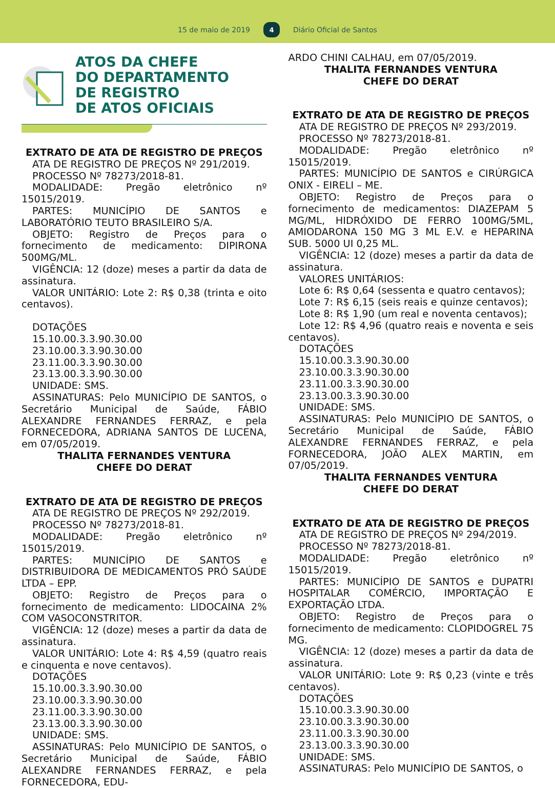15 de maio de 2019 4 Diário Oficial de Santos
ATOS DA CHEFE
DO DEPARTAMENTO
DE REGISTRO
DE ATOS OFICIAIS
EXTRATO DE ATA DE REGISTRO DE PREÇOS
ATA DE REGISTRO DE PREÇOS Nº 291/2019.
PROCESSO Nº 78273/2018-81.
MODALIDADE: Pregão eletrônico nº 15015/2019.
PARTES: MUNICÍPIO DE SANTOS e LABORATÓRIO TEUTO BRASILEIRO S/A.
OBJETO: Registro de Preços para o fornecimento de medicamento: DIPIRONA 500MG/ML.
VIGÊNCIA: 12 (doze) meses a partir da data de assinatura.
VALOR UNITÁRIO: Lote 2: R$ 0,38 (trinta e oito centavos).
DOTAÇÕES
15.10.00.3.3.90.30.00
23.10.00.3.3.90.30.00
23.11.00.3.3.90.30.00
23.13.00.3.3.90.30.00
UNIDADE: SMS.
ASSINATURAS: Pelo MUNICÍPIO DE SANTOS, o Secretário Municipal de Saúde, FÁBIO ALEXANDRE FERNANDES FERRAZ, e pela FORNECEDORA, ADRIANA SANTOS DE LUCENA, em 07/05/2019.
THALITA FERNANDES VENTURA
CHEFE DO DERAT
EXTRATO DE ATA DE REGISTRO DE PREÇOS
ATA DE REGISTRO DE PREÇOS Nº 292/2019.
PROCESSO Nº 78273/2018-81.
MODALIDADE: Pregão eletrônico nº 15015/2019.
PARTES: MUNICÍPIO DE SANTOS e DISTRIBUIDORA DE MEDICAMENTOS PRÓ SAÚDE LTDA – EPP.
OBJETO: Registro de Preços para o fornecimento de medicamento: LIDOCAINA 2% COM VASOCONSTRITOR.
VIGÊNCIA: 12 (doze) meses a partir da data de assinatura.
VALOR UNITÁRIO: Lote 4: R$ 4,59 (quatro reais e cinquenta e nove centavos).
DOTAÇÕES
15.10.00.3.3.90.30.00
23.10.00.3.3.90.30.00
23.11.00.3.3.90.30.00
23.13.00.3.3.90.30.00
UNIDADE: SMS.
ASSINATURAS: Pelo MUNICÍPIO DE SANTOS, o Secretário Municipal de Saúde, FÁBIO ALEXANDRE FERNANDES FERRAZ, e pela FORNECEDORA, EDU-
ARDO CHINI CALHAU, em 07/05/2019.
THALITA FERNANDES VENTURA
CHEFE DO DERAT
EXTRATO DE ATA DE REGISTRO DE PREÇOS
ATA DE REGISTRO DE PREÇOS Nº 293/2019.
PROCESSO Nº 78273/2018-81.
MODALIDADE: Pregão eletrônico nº 15015/2019.
PARTES: MUNICÍPIO DE SANTOS e CIRÚRGICA ONIX - EIRELI – ME.
OBJETO: Registro de Preços para o fornecimento de medicamentos: DIAZEPAM 5 MG/ML, HIDRÓXIDO DE FERRO 100MG/5ML, AMIODARONA 150 MG 3 ML E.V. e HEPARINA SUB. 5000 UI 0,25 ML.
VIGÊNCIA: 12 (doze) meses a partir da data de assinatura.
VALORES UNITÁRIOS:
Lote 6: R$ 0,64 (sessenta e quatro centavos);
Lote 7: R$ 6,15 (seis reais e quinze centavos);
Lote 8: R$ 1,90 (um real e noventa centavos);
Lote 12: R$ 4,96 (quatro reais e noventa e seis centavos).
DOTAÇÕES
15.10.00.3.3.90.30.00
23.10.00.3.3.90.30.00
23.11.00.3.3.90.30.00
23.13.00.3.3.90.30.00
UNIDADE: SMS.
ASSINATURAS: Pelo MUNICÍPIO DE SANTOS, o Secretário Municipal de Saúde, FÁBIO ALEXANDRE FERNANDES FERRAZ, e pela FORNECEDORA, JOÃO ALEX MARTIN, em 07/05/2019.
THALITA FERNANDES VENTURA
CHEFE DO DERAT
EXTRATO DE ATA DE REGISTRO DE PREÇOS
ATA DE REGISTRO DE PREÇOS Nº 294/2019.
PROCESSO Nº 78273/2018-81.
MODALIDADE: Pregão eletrônico nº 15015/2019.
PARTES: MUNICÍPIO DE SANTOS e DUPATRI HOSPITALAR COMÉRCIO, IMPORTAÇÃO E EXPORTAÇÃO LTDA.
OBJETO: Registro de Preços para o fornecimento de medicamento: CLOPIDOGREL 75 MG.
VIGÊNCIA: 12 (doze) meses a partir da data de assinatura.
VALOR UNITÁRIO: Lote 9: R$ 0,23 (vinte e três centavos).
DOTAÇÕES
15.10.00.3.3.90.30.00
23.10.00.3.3.90.30.00
23.11.00.3.3.90.30.00
23.13.00.3.3.90.30.00
UNIDADE: SMS.
ASSINATURAS: Pelo MUNICÍPIO DE SANTOS, o